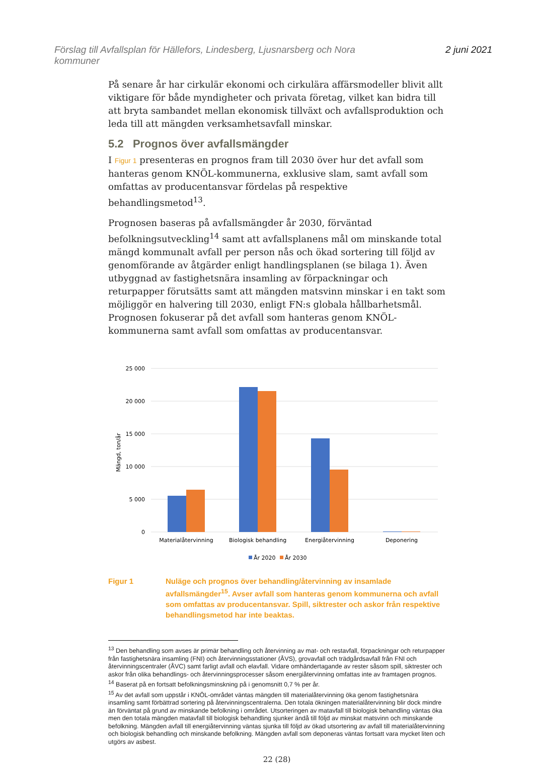Förslag till Avfallsplan för Hällefors, Lindesberg, Ljusnarsberg och Nora
kommuner
2 juni 2021
På senare år har cirkulär ekonomi och cirkulära affärsmodeller blivit allt viktigare för både myndigheter och privata företag, vilket kan bidra till att bryta sambandet mellan ekonomisk tillväxt och avfallsproduktion och leda till att mängden verksamhetsavfall minskar.
5.2 Prognos över avfallsmängder
I Figur 1 presenteras en prognos fram till 2030 över hur det avfall som hanteras genom KNÖL-kommunerna, exklusive slam, samt avfall som omfattas av producentansvar fördelas på respektive behandlingsmetod<sup>13</sup>.
Prognosen baseras på avfallsmängder år 2030, förväntad befolkningsutveckling<sup>14</sup> samt att avfallsplanens mål om minskande total mängd kommunalt avfall per person nås och ökad sortering till följd av genomförande av åtgärder enligt handlingsplanen (se bilaga 1). Även utbyggnad av fastighetsnära insamling av förpackningar och returpapper förutsätts samt att mängden matsvinn minskar i en takt som möjliggör en halvering till 2030, enligt FN:s globala hållbarhetsmål. Prognosen fokuserar på det avfall som hanteras genom KNÖL-kommunerna samt avfall som omfattas av producentansvar.
25 000
20 000
15 000
10 000
5 000
0
Mängd, ton/år
Materialåtervinning
Biologisk behandling
Energiåtervinning
Deponering
År 2020
År 2030
Figur 1 Nuläge och prognos över behandling/återvinning av insamlade avfallsmängder<sup>15</sup>. Avser avfall som hanteras genom kommunerna och avfall som omfattas av producentansvar. Spill, siktrester och askor från respektive behandlingsmetod har inte beaktas.
<sup>13</sup> Den behandling som avses är primär behandling och återvinning av mat- och restavfall, förpackningar och returpapper från fastighetsnära insamling (FNI) och återvinningsstationer (ÅVS), grovavfall och trädgårdsavfall från FNI och återvinningscentraler (ÅVC) samt farligt avfall och elavfall. Vidare omhändertagande av rester såsom spill, siktrester och askor från olika behandlings- och återvinningsprocesser såsom energiåtervinning omfattas inte av framtagen prognos.
<sup>14</sup> Baserat på en fortsatt befolkningsminskning på i genomsnitt 0,7 % per år.
<sup>15</sup> Av det avfall som uppstår i KNÖL-området väntas mängden till materialåtervinning öka genom fastighetsnära insamling samt förbättrad sortering på återvinningscentralerna. Den totala ökningen materialåtervinning blir dock mindre än förväntat på grund av minskande befolkning i området. Utsorteringen av matavfall till biologisk behandling väntas öka men den totala mängden matavfall till biologisk behandling sjunker ändå till följd av minskat matsvinn och minskande befolkning. Mängden avfall till energiåtervinning väntas sjunka till följd av ökad utsortering av avfall till materialåtervinning och biologisk behandling och minskande befolkning. Mängden avfall som deponeras väntas fortsatt vara mycket liten och utgörs av asbest.
22 (28)